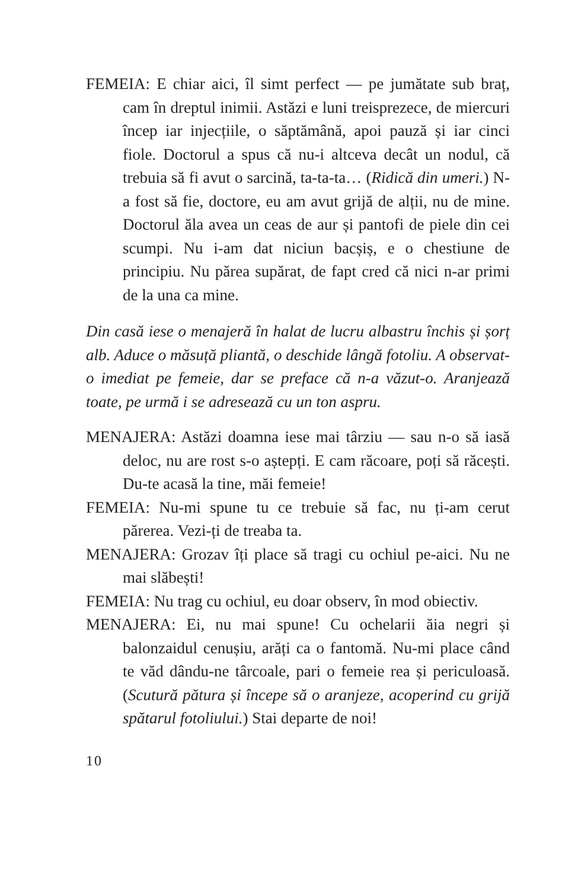FEMEIA: E chiar aici, îl simt perfect — pe jumătate sub braț, cam în dreptul inimii. Astăzi e luni treisprezece, de miercuri încep iar injecțiile, o săptămână, apoi pauză și iar cinci fiole. Doctorul a spus că nu-i altceva decât un nodul, că trebuia să fi avut o sarcină, ta-ta-ta… (Ridică din umeri.) N-a fost să fie, doctore, eu am avut grijă de alții, nu de mine. Doctorul ăla avea un ceas de aur și pantofi de piele din cei scumpi. Nu i-am dat niciun bacșiș, e o chestiune de principiu. Nu părea supărat, de fapt cred că nici n-ar primi de la una ca mine.
Din casă iese o menajeră în halat de lucru albastru închis și șorț alb. Aduce o măsuță pliantă, o deschide lângă fotoliu. A observat-o imediat pe femeie, dar se preface că n-a văzut-o. Aranjează toate, pe urmă i se adresează cu un ton aspru.
MENAJERA: Astăzi doamna iese mai târziu — sau n-o să iasă deloc, nu are rost s-o aștepți. E cam răcoare, poți să răcești. Du-te acasă la tine, măi femeie!
FEMEIA: Nu-mi spune tu ce trebuie să fac, nu ți-am cerut părerea. Vezi-ți de treaba ta.
MENAJERA: Grozav îți place să tragi cu ochiul pe-aici. Nu ne mai slăbești!
FEMEIA: Nu trag cu ochiul, eu doar observ, în mod obiectiv.
MENAJERA: Ei, nu mai spune! Cu ochelarii ăia negri și balonzaidul cenușiu, arăți ca o fantomă. Nu-mi place când te văd dându-ne târcoale, pari o femeie rea și periculoasă. (Scutură pătura și începe să o aranjeze, acoperind cu grijă spătarul fotoliului.) Stai departe de noi!
10